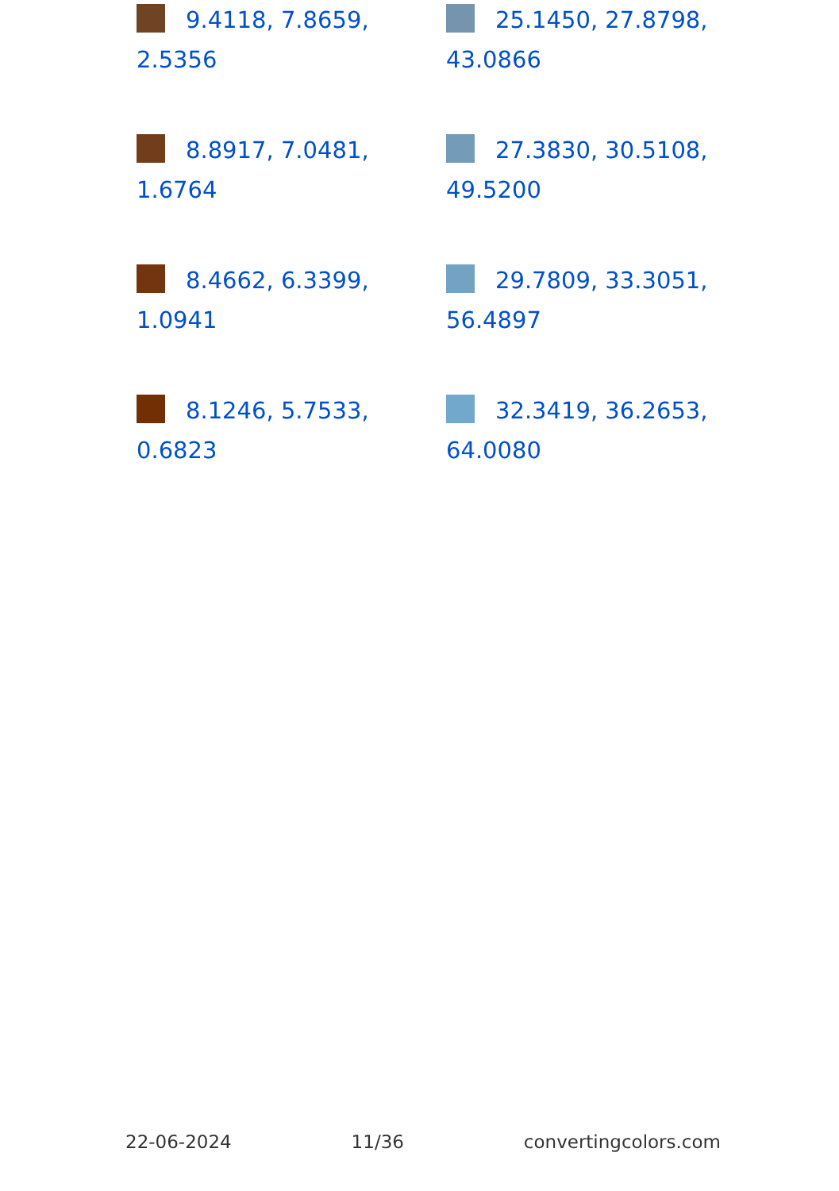9.4118, 7.8659, 2.5356
25.1450, 27.8798, 43.0866
8.8917, 7.0481, 1.6764
27.3830, 30.5108, 49.5200
8.4662, 6.3399, 1.0941
29.7809, 33.3051, 56.4897
8.1246, 5.7533, 0.6823
32.3419, 36.2653, 64.0080
22-06-2024 11/36 convertingcolors.com